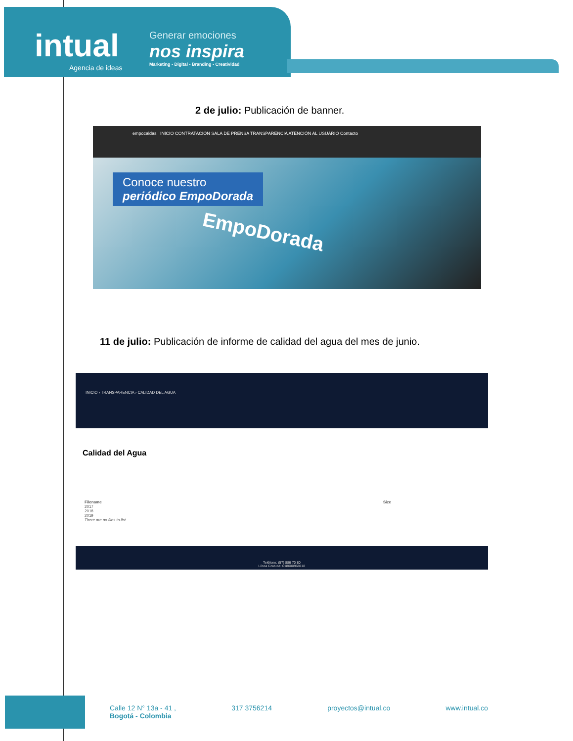intual
Agencia de ideas
Generar emociones
nos inspira
Marketing - Digital - Branding - Creatividad
2 de julio: Publicación de banner.
empocaldas INICIO CONTRATACIÓN SALA DE PRENSA TRANSPARENCIA ATENCIÓN AL USUARIO Contacto
Conoce nuestro
periódico EmpoDorada
EmpoDorada
11 de julio: Publicación de informe de calidad del agua del mes de junio.
INICIO › TRANSPARENCIA › CALIDAD DEL AGUA
Calidad del Agua
Filename Size
2017
2018
2019
There are no files to list
Teléfono: (57) 886 70 80
Línea Gratuita: 018000968118
Calle 12 N° 13a - 41 ,
Bogotá - Colombia
317 3756214 proyectos@intual.co www.intual.co